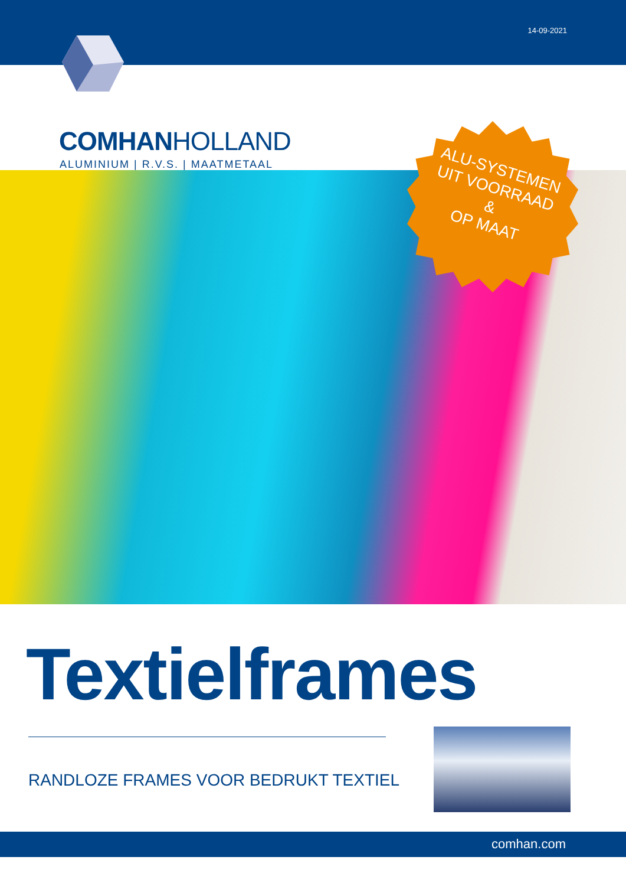14-09-2021
COMHANHOLLAND
ALUMINIUM | R.V.S. | MAATMETAAL
ALU-SYSTEMEN
UIT VOORRAAD
&
OP MAAT
Textielframes
RANDLOZE FRAMES VOOR BEDRUKT TEXTIEL
comhan.com